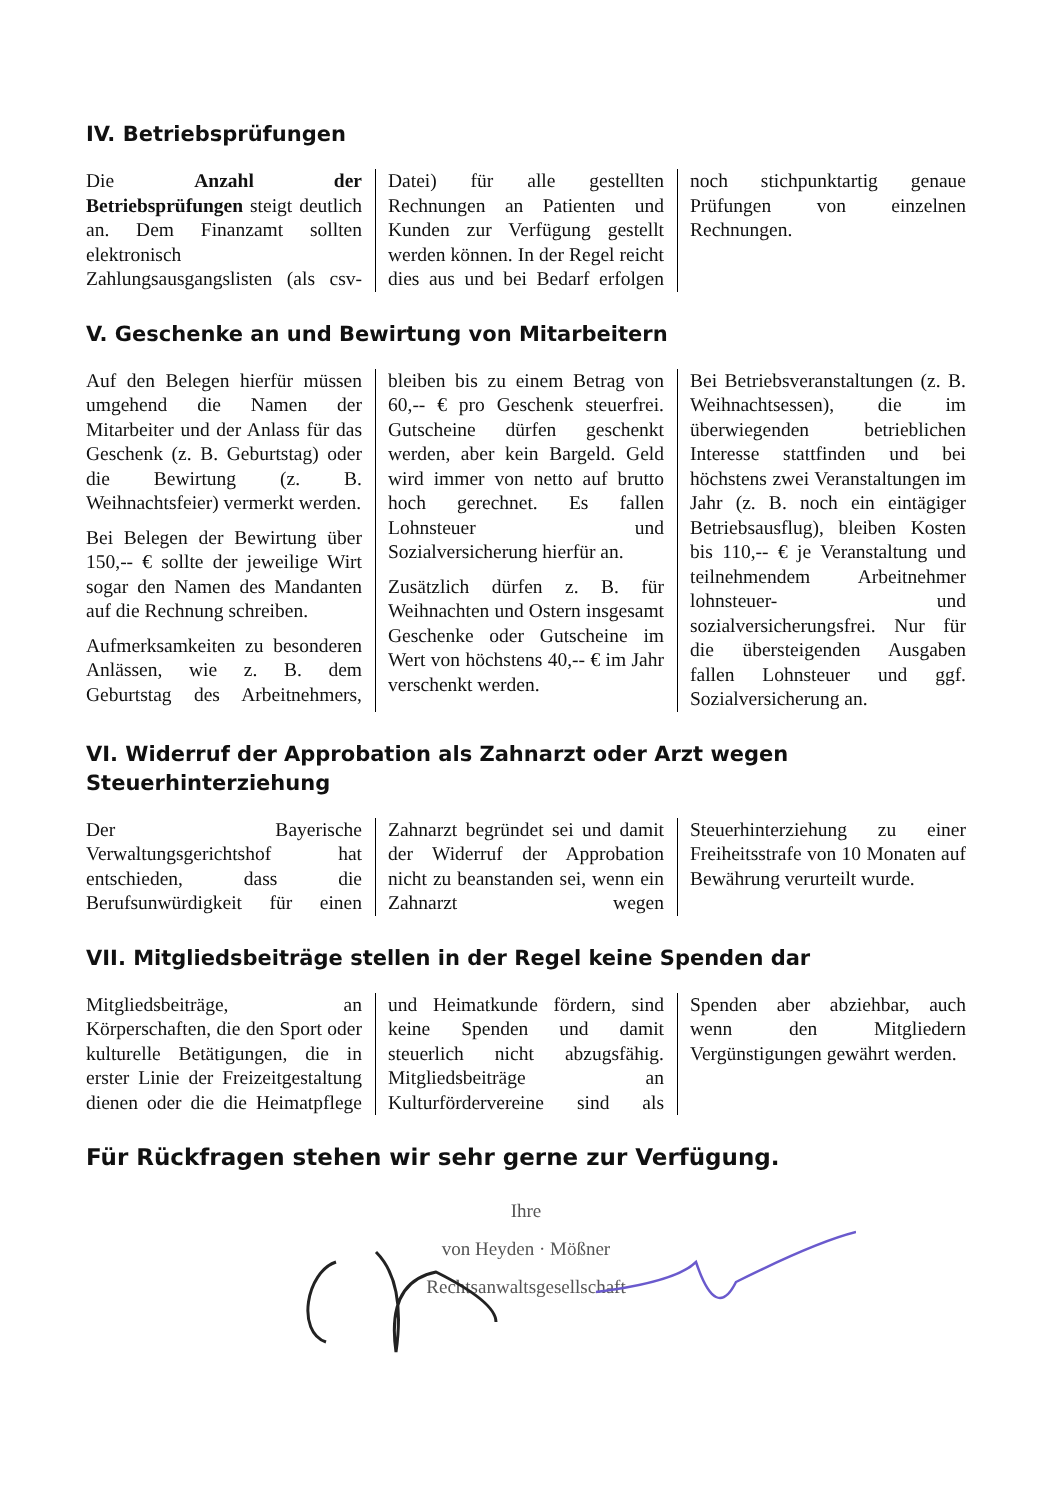IV. Betriebsprüfungen
Die Anzahl der Betriebsprüfungen steigt deutlich an. Dem Finanzamt sollten elektronisch Zahlungsausgangslisten (als csv-Datei) für alle gestellten Rechnungen an Patienten und Kunden zur Verfügung gestellt werden können. In der Regel reicht dies aus und bei Bedarf erfolgen noch stichpunktartig genaue Prüfungen von einzelnen Rechnungen.
V. Geschenke an und Bewirtung von Mitarbeitern
Auf den Belegen hierfür müssen umgehend die Namen der Mitarbeiter und der Anlass für das Geschenk (z. B. Geburtstag) oder die Bewirtung (z. B. Weihnachtsfeier) vermerkt werden.
Bei Belegen der Bewirtung über 150,-- € sollte der jeweilige Wirt sogar den Namen des Mandanten auf die Rechnung schreiben.
Aufmerksamkeiten zu besonderen Anlässen, wie z. B. dem Geburtstag des Arbeitnehmers, bleiben bis zu einem Betrag von 60,-- € pro Geschenk steuerfrei. Gutscheine dürfen geschenkt werden, aber kein Bargeld. Geld wird immer von netto auf brutto hoch gerechnet. Es fallen Lohnsteuer und Sozialversicherung hierfür an.
Zusätzlich dürfen z. B. für Weihnachten und Ostern insgesamt Geschenke oder Gutscheine im Wert von höchstens 40,-- € im Jahr verschenkt werden.
Bei Betriebsveranstaltungen (z. B. Weihnachtsessen), die im überwiegenden betrieblichen Interesse stattfinden und bei höchstens zwei Veranstaltungen im Jahr (z. B. noch ein eintägiger Betriebsausflug), bleiben Kosten bis 110,-- € je Veranstaltung und teilnehmendem Arbeitnehmer lohnsteuer- und sozialversicherungsfrei. Nur für die übersteigenden Ausgaben fallen Lohnsteuer und ggf. Sozialversicherung an.
VI. Widerruf der Approbation als Zahnarzt oder Arzt wegen Steuerhinterziehung
Der Bayerische Verwaltungsgerichtshof hat entschieden, dass die Berufsunwürdigkeit für einen Zahnarzt begründet sei und damit der Widerruf der Approbation nicht zu beanstanden sei, wenn ein Zahnarzt wegen Steuerhinterziehung zu einer Freiheitsstrafe von 10 Monaten auf Bewährung verurteilt wurde.
VII. Mitgliedsbeiträge stellen in der Regel keine Spenden dar
Mitgliedsbeiträge, an Körperschaften, die den Sport oder kulturelle Betätigungen, die in erster Linie der Freizeitgestaltung dienen oder die die Heimatpflege und Heimatkunde fördern, sind keine Spenden und damit steuerlich nicht abzugsfähig. Mitgliedsbeiträge an Kulturfördervereine sind als Spenden aber abziehbar, auch wenn den Mitgliedern Vergünstigungen gewährt werden.
Für Rückfragen stehen wir sehr gerne zur Verfügung.
Ihre
von Heyden · Mößner
Rechtsanwaltsgesellschaft